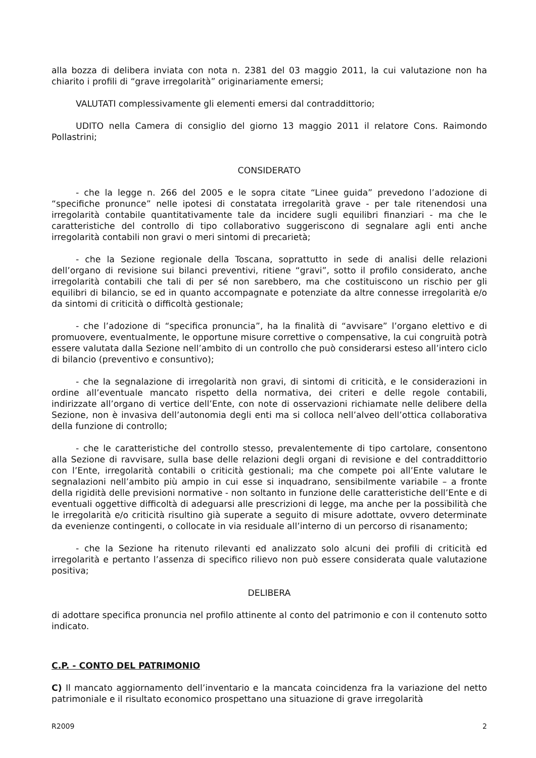alla bozza di delibera inviata con nota n. 2381 del 03 maggio 2011, la cui valutazione non ha chiarito i profili di “grave irregolarità” originariamente emersi;
VALUTATI complessivamente gli elementi emersi dal contraddittorio;
UDITO nella Camera di consiglio del giorno 13 maggio 2011 il relatore Cons. Raimondo Pollastrini;
CONSIDERATO
- che la legge n. 266 del 2005 e le sopra citate “Linee guida” prevedono l’adozione di “specifiche pronunce” nelle ipotesi di constatata irregolarità grave - per tale ritenendosi una irregolarità contabile quantitativamente tale da incidere sugli equilibri finanziari - ma che le caratteristiche del controllo di tipo collaborativo suggeriscono di segnalare agli enti anche irregolarità contabili non gravi o meri sintomi di precarietà;
- che la Sezione regionale della Toscana, soprattutto in sede di analisi delle relazioni dell’organo di revisione sui bilanci preventivi, ritiene “gravi”, sotto il profilo considerato, anche irregolarità contabili che tali di per sé non sarebbero, ma che costituiscono un rischio per gli equilibri di bilancio, se ed in quanto accompagnate e potenziate da altre connesse irregolarità e/o da sintomi di criticità o difficoltà gestionale;
- che l’adozione di “specifica pronuncia”, ha la finalità di “avvisare” l’organo elettivo e di promuovere, eventualmente, le opportune misure correttive o compensative, la cui congruità potrà essere valutata dalla Sezione nell’ambito di un controllo che può considerarsi esteso all’intero ciclo di bilancio (preventivo e consuntivo);
- che la segnalazione di irregolarità non gravi, di sintomi di criticità, e le considerazioni in ordine all’eventuale mancato rispetto della normativa, dei criteri e delle regole contabili, indirizzate all’organo di vertice dell’Ente, con note di osservazioni richiamate nelle delibere della Sezione, non è invasiva dell’autonomia degli enti ma si colloca nell’alveo dell’ottica collaborativa della funzione di controllo;
- che le caratteristiche del controllo stesso, prevalentemente di tipo cartolare, consentono alla Sezione di ravvisare, sulla base delle relazioni degli organi di revisione e del contraddittorio con l’Ente, irregolarità contabili o criticità gestionali; ma che compete poi all’Ente valutare le segnalazioni nell’ambito più ampio in cui esse si inquadrano, sensibilmente variabile – a fronte della rigidità delle previsioni normative - non soltanto in funzione delle caratteristiche dell’Ente e di eventuali oggettive difficoltà di adeguarsi alle prescrizioni di legge, ma anche per la possibilità che le irregolarità e/o criticità risultino già superate a seguito di misure adottate, ovvero determinate da evenienze contingenti, o collocate in via residuale all’interno di un percorso di risanamento;
- che la Sezione ha ritenuto rilevanti ed analizzato solo alcuni dei profili di criticità ed irregolarità e pertanto l’assenza di specifico rilievo non può essere considerata quale valutazione positiva;
DELIBERA
di adottare specifica pronuncia nel profilo attinente al conto del patrimonio e con il contenuto sotto indicato.
C.P. - CONTO DEL PATRIMONIO
C) Il mancato aggiornamento dell’inventario e la mancata coincidenza fra la variazione del netto patrimoniale e il risultato economico prospettano una situazione di grave irregolarità
R2009 2